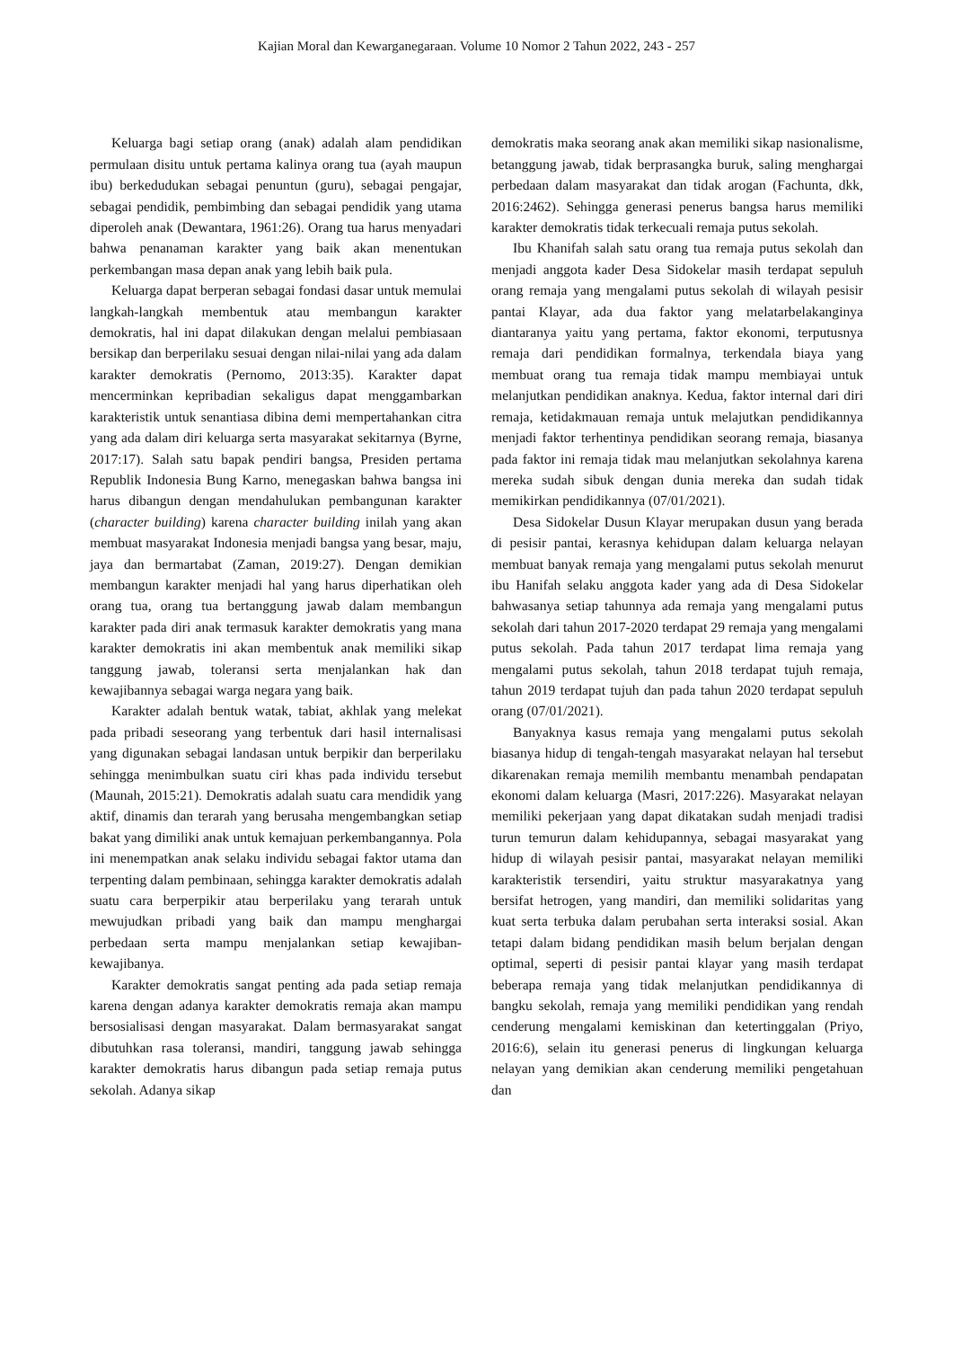Kajian Moral dan Kewarganegaraan. Volume 10 Nomor 2 Tahun 2022, 243 - 257
Keluarga bagi setiap orang (anak) adalah alam pendidikan permulaan disitu untuk pertama kalinya orang tua (ayah maupun ibu) berkedudukan sebagai penuntun (guru), sebagai pengajar, sebagai pendidik, pembimbing dan sebagai pendidik yang utama diperoleh anak (Dewantara, 1961:26). Orang tua harus menyadari bahwa penanaman karakter yang baik akan menentukan perkembangan masa depan anak yang lebih baik pula.
Keluarga dapat berperan sebagai fondasi dasar untuk memulai langkah-langkah membentuk atau membangun karakter demokratis, hal ini dapat dilakukan dengan melalui pembiasaan bersikap dan berperilaku sesuai dengan nilai-nilai yang ada dalam karakter demokratis (Pernomo, 2013:35). Karakter dapat mencerminkan kepribadian sekaligus dapat menggambarkan karakteristik untuk senantiasa dibina demi mempertahankan citra yang ada dalam diri keluarga serta masyarakat sekitarnya (Byrne, 2017:17). Salah satu bapak pendiri bangsa, Presiden pertama Republik Indonesia Bung Karno, menegaskan bahwa bangsa ini harus dibangun dengan mendahulukan pembangunan karakter (character building) karena character building inilah yang akan membuat masyarakat Indonesia menjadi bangsa yang besar, maju, jaya dan bermartabat (Zaman, 2019:27). Dengan demikian membangun karakter menjadi hal yang harus diperhatikan oleh orang tua, orang tua bertanggung jawab dalam membangun karakter pada diri anak termasuk karakter demokratis yang mana karakter demokratis ini akan membentuk anak memiliki sikap tanggung jawab, toleransi serta menjalankan hak dan kewajibannya sebagai warga negara yang baik.
Karakter adalah bentuk watak, tabiat, akhlak yang melekat pada pribadi seseorang yang terbentuk dari hasil internalisasi yang digunakan sebagai landasan untuk berpikir dan berperilaku sehingga menimbulkan suatu ciri khas pada individu tersebut (Maunah, 2015:21). Demokratis adalah suatu cara mendidik yang aktif, dinamis dan terarah yang berusaha mengembangkan setiap bakat yang dimiliki anak untuk kemajuan perkembangannya. Pola ini menempatkan anak selaku individu sebagai faktor utama dan terpenting dalam pembinaan, sehingga karakter demokratis adalah suatu cara berperpikir atau berperilaku yang terarah untuk mewujudkan pribadi yang baik dan mampu menghargai perbedaan serta mampu menjalankan setiap kewajiban-kewajibanya.
Karakter demokratis sangat penting ada pada setiap remaja karena dengan adanya karakter demokratis remaja akan mampu bersosialisasi dengan masyarakat. Dalam bermasyarakat sangat dibutuhkan rasa toleransi, mandiri, tanggung jawab sehingga karakter demokratis harus dibangun pada setiap remaja putus sekolah. Adanya sikap
demokratis maka seorang anak akan memiliki sikap nasionalisme, betanggung jawab, tidak berprasangka buruk, saling menghargai perbedaan dalam masyarakat dan tidak arogan (Fachunta, dkk, 2016:2462). Sehingga generasi penerus bangsa harus memiliki karakter demokratis tidak terkecuali remaja putus sekolah.
Ibu Khanifah salah satu orang tua remaja putus sekolah dan menjadi anggota kader Desa Sidokelar masih terdapat sepuluh orang remaja yang mengalami putus sekolah di wilayah pesisir pantai Klayar, ada dua faktor yang melatarbelakanginya diantaranya yaitu yang pertama, faktor ekonomi, terputusnya remaja dari pendidikan formalnya, terkendala biaya yang membuat orang tua remaja tidak mampu membiayai untuk melanjutkan pendidikan anaknya. Kedua, faktor internal dari diri remaja, ketidakmauan remaja untuk melajutkan pendidikannya menjadi faktor terhentinya pendidikan seorang remaja, biasanya pada faktor ini remaja tidak mau melanjutkan sekolahnya karena mereka sudah sibuk dengan dunia mereka dan sudah tidak memikirkan pendidikannya (07/01/2021).
Desa Sidokelar Dusun Klayar merupakan dusun yang berada di pesisir pantai, kerasnya kehidupan dalam keluarga nelayan membuat banyak remaja yang mengalami putus sekolah menurut ibu Hanifah selaku anggota kader yang ada di Desa Sidokelar bahwasanya setiap tahunnya ada remaja yang mengalami putus sekolah dari tahun 2017-2020 terdapat 29 remaja yang mengalami putus sekolah. Pada tahun 2017 terdapat lima remaja yang mengalami putus sekolah, tahun 2018 terdapat tujuh remaja, tahun 2019 terdapat tujuh dan pada tahun 2020 terdapat sepuluh orang (07/01/2021).
Banyaknya kasus remaja yang mengalami putus sekolah biasanya hidup di tengah-tengah masyarakat nelayan hal tersebut dikarenakan remaja memilih membantu menambah pendapatan ekonomi dalam keluarga (Masri, 2017:226). Masyarakat nelayan memiliki pekerjaan yang dapat dikatakan sudah menjadi tradisi turun temurun dalam kehidupannya, sebagai masyarakat yang hidup di wilayah pesisir pantai, masyarakat nelayan memiliki karakteristik tersendiri, yaitu struktur masyarakatnya yang bersifat hetrogen, yang mandiri, dan memiliki solidaritas yang kuat serta terbuka dalam perubahan serta interaksi sosial. Akan tetapi dalam bidang pendidikan masih belum berjalan dengan optimal, seperti di pesisir pantai klayar yang masih terdapat beberapa remaja yang tidak melanjutkan pendidikannya di bangku sekolah, remaja yang memiliki pendidikan yang rendah cenderung mengalami kemiskinan dan ketertinggalan (Priyo, 2016:6), selain itu generasi penerus di lingkungan keluarga nelayan yang demikian akan cenderung memiliki pengetahuan dan